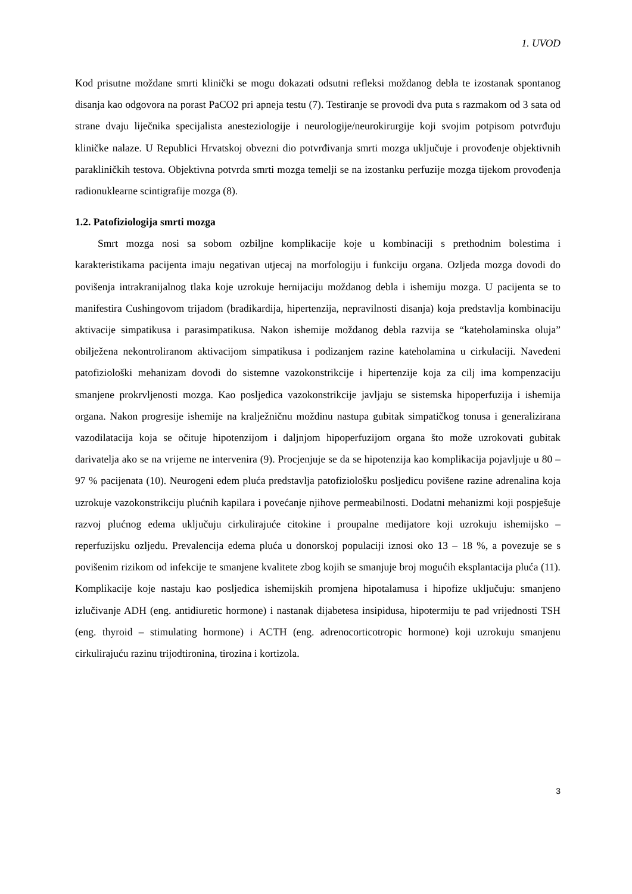1. UVOD
Kod prisutne moždane smrti klinički se mogu dokazati odsutni refleksi moždanog debla te izostanak spontanog disanja kao odgovora na porast PaCO2 pri apneja testu (7). Testiranje se provodi dva puta s razmakom od 3 sata od strane dvaju liječnika specijalista anesteziologije i neurologije/neurokirurgije koji svojim potpisom potvrđuju kliničke nalaze. U Republici Hrvatskoj obvezni dio potvrđivanja smrti mozga uključuje i provođenje objektivnih parakliničkih testova. Objektivna potvrda smrti mozga temelji se na izostanku perfuzije mozga tijekom provođenja radionuklearne scintigrafije mozga (8).
1.2. Patofiziologija smrti mozga
Smrt mozga nosi sa sobom ozbiljne komplikacije koje u kombinaciji s prethodnim bolestima i karakteristikama pacijenta imaju negativan utjecaj na morfologiju i funkciju organa. Ozljeda mozga dovodi do povišenja intrakranijalnog tlaka koje uzrokuje hernijaciju moždanog debla i ishemiju mozga. U pacijenta se to manifestira Cushingovom trijadom (bradikardija, hipertenzija, nepravilnosti disanja) koja predstavlja kombinaciju aktivacije simpatikusa i parasimpatikusa. Nakon ishemije moždanog debla razvija se “kateholaminska oluja” obilježena nekontroliranom aktivacijom simpatikusa i podizanjem razine kateholamina u cirkulaciji. Navedeni patofiziološki mehanizam dovodi do sistemne vazokonstrikcije i hipertenzije koja za cilj ima kompenzaciju smanjene prokrvljenosti mozga. Kao posljedica vazokonstrikcije javljaju se sistemska hipoperfuzija i ishemija organa. Nakon progresije ishemije na kralježničnu moždinu nastupa gubitak simpatičkog tonusa i generalizirana vazodilatacija koja se očituje hipotenzijom i daljnjom hipoperfuzijom organa što može uzrokovati gubitak darivatelja ako se na vrijeme ne intervenira (9). Procjenjuje se da se hipotenzija kao komplikacija pojavljuje u 80 – 97 % pacijenata (10). Neurogeni edem pluća predstavlja patofiziološku posljedicu povišene razine adrenalina koja uzrokuje vazokonstrikciju plućnih kapilara i povećanje njihove permeabilnosti. Dodatni mehanizmi koji pospješuje razvoj plućnog edema uključuju cirkulirajuće citokine i proupalne medijatore koji uzrokuju ishemijsko – reperfuzijsku ozljedu. Prevalencija edema pluća u donorskoj populaciji iznosi oko 13 – 18 %, a povezuje se s povišenim rizikom od infekcije te smanjene kvalitete zbog kojih se smanjuje broj mogućih eksplantacija pluća (11). Komplikacije koje nastaju kao posljedica ishemijskih promjena hipotalamusa i hipofize uključuju: smanjeno izlučivanje ADH (eng. antidiuretic hormone) i nastanak dijabetesa insipidusa, hipotermiju te pad vrijednosti TSH (eng. thyroid – stimulating hormone) i ACTH (eng. adrenocorticotropic hormone) koji uzrokuju smanjenu cirkulirajuću razinu trijodtironina, tirozina i kortizola.
3